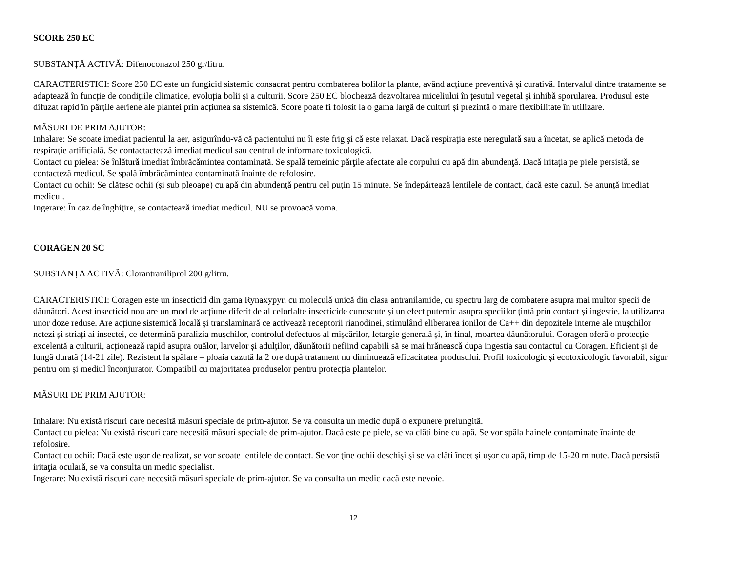SCORE 250 EC
SUBSTANȚĂ ACTIVĂ: Difenoconazol 250 gr/litru.
CARACTERISTICI: Score 250 EC este un fungicid sistemic consacrat pentru combaterea bolilor la plante, având acțiune preventivă și curativă. Intervalul dintre tratamente se adaptează în funcție de condițiile climatice, evoluția bolii și a culturii. Score 250 EC blochează dezvoltarea miceliului în țesutul vegetal și inhibă sporularea. Produsul este difuzat rapid în părțile aeriene ale plantei prin acțiunea sa sistemică. Score poate fi folosit la o gama largă de culturi și prezintă o mare flexibilitate în utilizare.
MĂSURI DE PRIM AJUTOR:
Inhalare: Se scoate imediat pacientul la aer, asigurîndu-vă că pacientului nu îi este frig şi că este relaxat. Dacă respiraţia este neregulată sau a încetat, se aplică metoda de respiraţie artificială. Se contactactează imediat medicul sau centrul de informare toxicologică.
Contact cu pielea: Se înlătură imediat îmbrăcămintea contaminată. Se spală temeinic părţile afectate ale corpului cu apă din abundenţă. Dacă iritaţia pe piele persistă, se contacteză medicul. Se spală îmbrăcămintea contaminată înainte de refolosire.
Contact cu ochii: Se clătesc ochii (şi sub pleoape) cu apă din abundenţă pentru cel puţin 15 minute. Se îndepărtează lentilele de contact, dacă este cazul. Se anunță imediat medicul.
Ingerare: În caz de înghiţire, se contactează imediat medicul. NU se provoacă voma.
CORAGEN 20 SC
SUBSTANȚA ACTIVĂ: Clorantraniliprol 200 g/litru.
CARACTERISTICI: Coragen este un insecticid din gama Rynaxypyr, cu moleculă unică din clasa antranilamide, cu spectru larg de combatere asupra mai multor specii de dăunători. Acest insecticid nou are un mod de acțiune diferit de al celorlalte insecticide cunoscute și un efect puternic asupra speciilor țintă prin contact și ingestie, la utilizarea unor doze reduse. Are acțiune sistemică locală și translaminară ce activează receptorii rianodinei, stimulând eliberarea ionilor de Ca++ din depozitele interne ale mușchilor netezi și striați ai insectei, ce determină paralizia mușchilor, controlul defectuos al mișcărilor, letargie generală și, în final, moartea dăunătorului. Coragen oferă o protecție excelentă a culturii, acționează rapid asupra ouălor, larvelor și adulților, dăunătorii nefiind capabili să se mai hrănească dupa ingestia sau contactul cu Coragen. Eficient și de lungă durată (14-21 zile). Rezistent la spălare – ploaia cazută la 2 ore după tratament nu diminuează eficacitatea produsului. Profil toxicologic și ecotoxicologic favorabil, sigur pentru om și mediul înconjurator. Compatibil cu majoritatea produselor pentru protecția plantelor.
MĂSURI DE PRIM AJUTOR:
Inhalare: Nu există riscuri care necesită măsuri speciale de prim-ajutor. Se va consulta un medic după o expunere prelungită.
Contact cu pielea: Nu există riscuri care necesită măsuri speciale de prim-ajutor. Dacă este pe piele, se va clăti bine cu apă. Se vor spăla hainele contaminate înainte de refolosire.
Contact cu ochii: Dacă este uşor de realizat, se vor scoate lentilele de contact. Se vor ţine ochii deschişi şi se va clăti încet şi uşor cu apă, timp de 15-20 minute. Dacă persistă iritaţia oculară, se va consulta un medic specialist.
Ingerare: Nu există riscuri care necesită măsuri speciale de prim-ajutor. Se va consulta un medic dacă este nevoie.
12